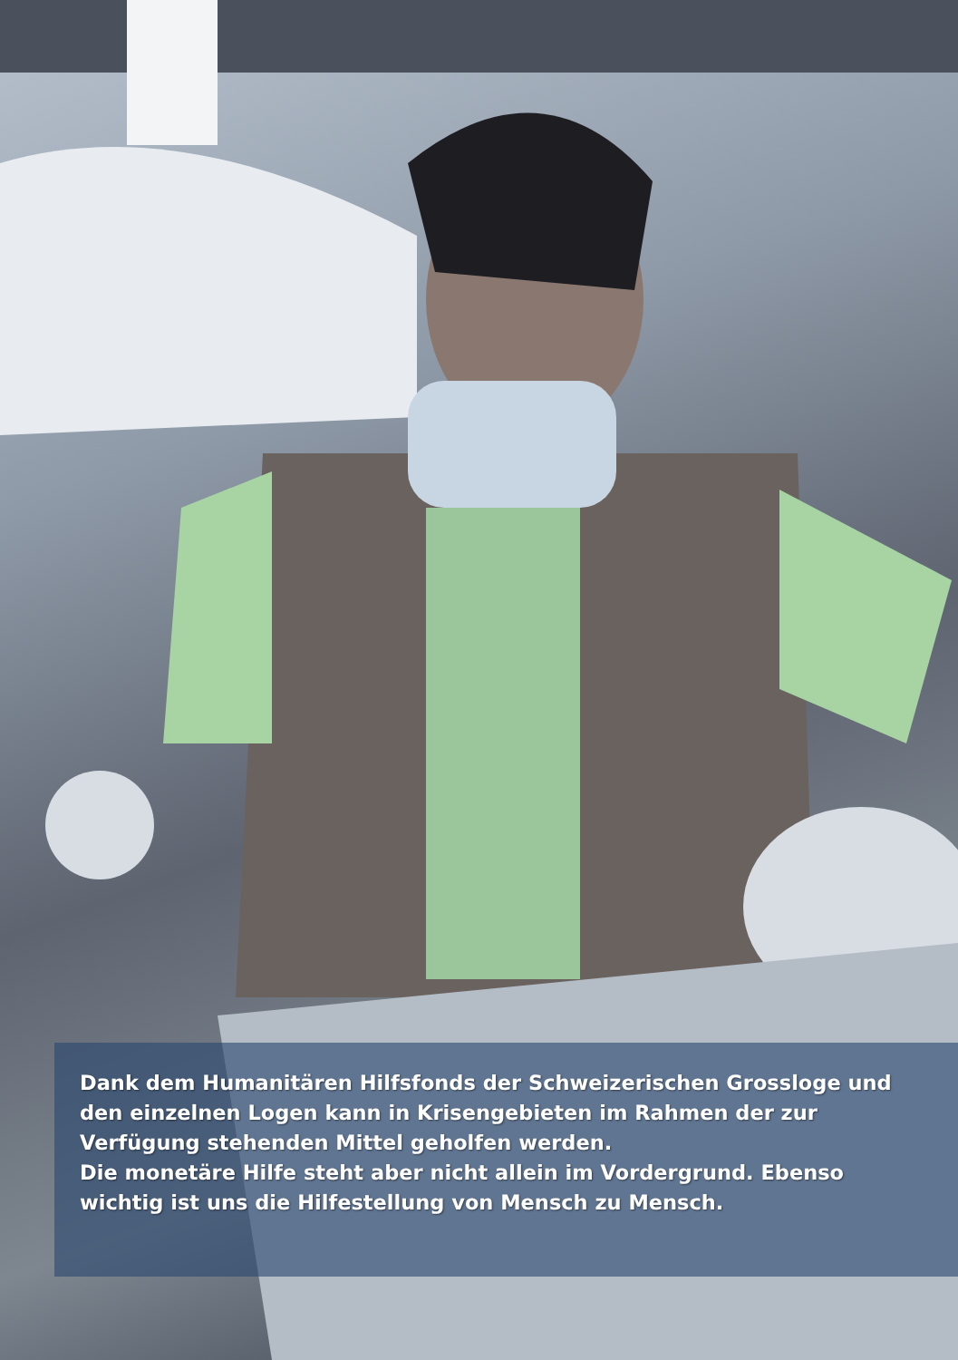Dank dem Humanitären Hilfsfonds der Schweizerischen Grossloge und den einzelnen Logen kann in Krisengebieten im Rahmen der zur Verfügung stehenden Mittel geholfen werden.
Die monetäre Hilfe steht aber nicht allein im Vordergrund. Ebenso wichtig ist uns die Hilfestellung von Mensch zu Mensch.